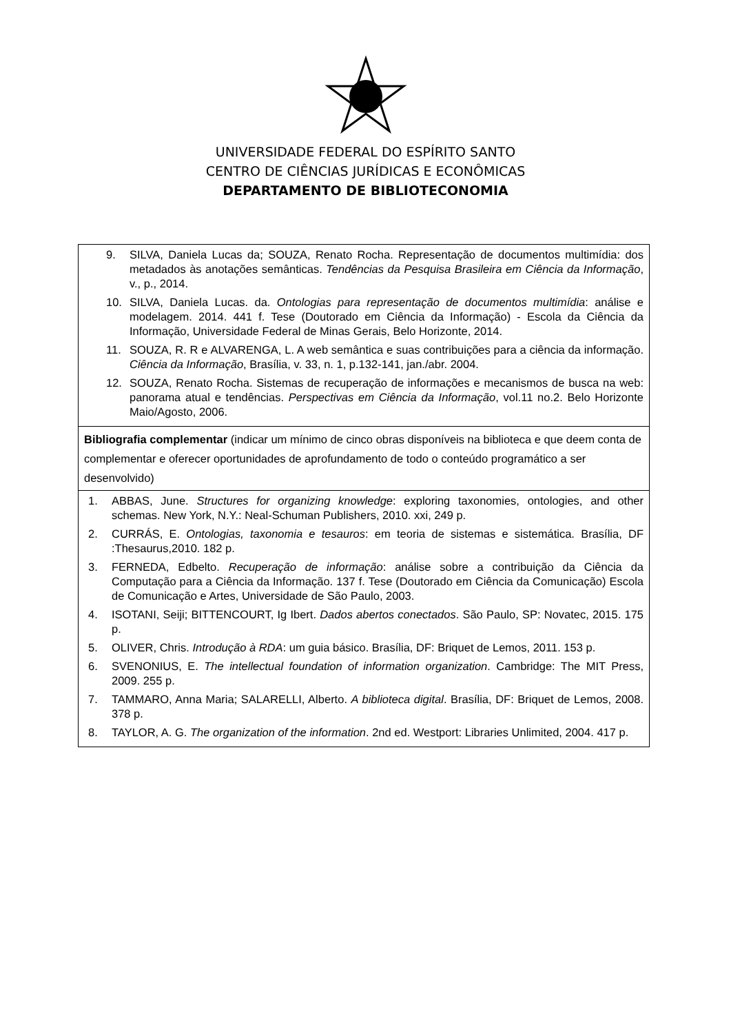UNIVERSIDADE FEDERAL DO ESPÍRITO SANTO
CENTRO DE CIÊNCIAS JURÍDICAS E ECONÔMICAS
DEPARTAMENTO DE BIBLIOTECONOMIA
| 9. SILVA, Daniela Lucas da; SOUZA, Renato Rocha. Representação de documentos multimídia: dos metadados às anotações semânticas. Tendências da Pesquisa Brasileira em Ciência da Informação , v., p., 2014. 10. SILVA, Daniela Lucas. da. Ontologias para representação de documentos multimídia : análise e modelagem. 2014. 441 f. Tese (Doutorado em Ciência da Informação) - Escola da Ciência da Informação, Universidade Federal de Minas Gerais, Belo Horizonte, 2014. 11. SOUZA, R. R e ALVARENGA, L. A web semântica e suas contribuições para a ciência da informação. Ciência da Informação , Brasília, v. 33, n. 1, p.132-141, jan./abr. 2004. 12. SOUZA, Renato Rocha. Sistemas de recuperação de informações e mecanismos de busca na web: panorama atual e tendências. Perspectivas em Ciência da Informação , vol.11 no.2. Belo Horizonte Maio/Agosto, 2006. |
| Bibliografia complementar (indicar um mínimo de cinco obras disponíveis na biblioteca e que deem conta de complementar e oferecer oportunidades de aprofundamento de todo o conteúdo programático a ser desenvolvido) |
| 1. ABBAS, June. Structures for organizing knowledge : exploring taxonomies, ontologies, and other schemas. New York, N.Y.: Neal-Schuman Publishers, 2010. xxi, 249 p. 2. CURRÁS, E. Ontologias, taxonomia e tesauros : em teoria de sistemas e sistemática. Brasília, DF :Thesaurus,2010. 182 p. 3. FERNEDA, Edbelto. Recuperação de informação : análise sobre a contribuição da Ciência da Computação para a Ciência da Informação. 137 f. Tese (Doutorado em Ciência da Comunicação) Escola de Comunicação e Artes, Universidade de São Paulo, 2003. 4. ISOTANI, Seiji; BITTENCOURT, Ig Ibert. Dados abertos conectados . São Paulo, SP: Novatec, 2015. 175 p. 5. OLIVER, Chris. Introdução à RDA : um guia básico. Brasília, DF: Briquet de Lemos, 2011. 153 p. 6. SVENONIUS, E. The intellectual foundation of information organization . Cambridge: The MIT Press, 2009. 255 p. 7. TAMMARO, Anna Maria; SALARELLI, Alberto. A biblioteca digital . Brasília, DF: Briquet de Lemos, 2008. 378 p. 8. TAYLOR, A. G. The organization of the information . 2nd ed. Westport: Libraries Unlimited, 2004. 417 p. |